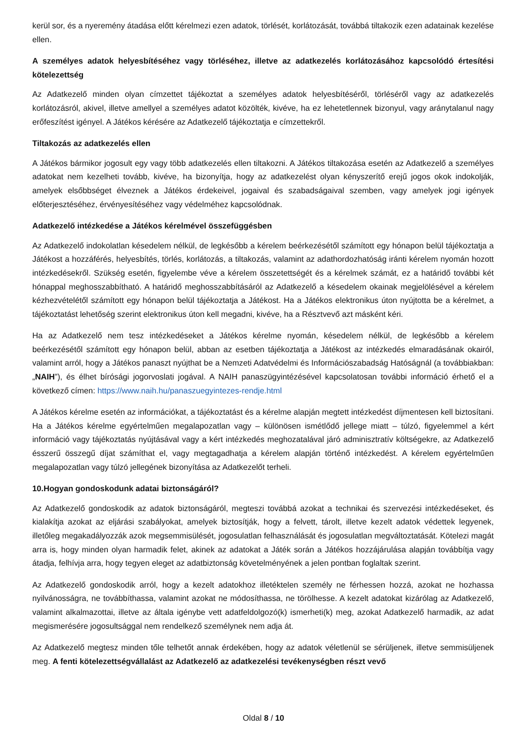kerül sor, és a nyeremény átadása előtt kérelmezi ezen adatok, törlését, korlátozását, továbbá tiltakozik ezen adatainak kezelése ellen.
A személyes adatok helyesbítéséhez vagy törléséhez, illetve az adatkezelés korlátozásához kapcsolódó értesítési kötelezettség
Az Adatkezelő minden olyan címzettet tájékoztat a személyes adatok helyesbítéséről, törléséről vagy az adatkezelés korlátozásról, akivel, illetve amellyel a személyes adatot közölték, kivéve, ha ez lehetetlennek bizonyul, vagy aránytalanul nagy erőfeszítést igényel. A Játékos kérésére az Adatkezelő tájékoztatja e címzettekről.
Tiltakozás az adatkezelés ellen
A Játékos bármikor jogosult egy vagy több adatkezelés ellen tiltakozni. A Játékos tiltakozása esetén az Adatkezelő a személyes adatokat nem kezelheti tovább, kivéve, ha bizonyítja, hogy az adatkezelést olyan kényszerítő erejű jogos okok indokolják, amelyek elsőbbséget élveznek a Játékos érdekeivel, jogaival és szabadságaival szemben, vagy amelyek jogi igények előterjesztéséhez, érvényesítéséhez vagy védelméhez kapcsolódnak.
Adatkezelő intézkedése a Játékos kérelmével összefüggésben
Az Adatkezelő indokolatlan késedelem nélkül, de legkésőbb a kérelem beérkezésétől számított egy hónapon belül tájékoztatja a Játékost a hozzáférés, helyesbítés, törlés, korlátozás, a tiltakozás, valamint az adathordozhatóság iránti kérelem nyomán hozott intézkedésekről. Szükség esetén, figyelembe véve a kérelem összetettségét és a kérelmek számát, ez a határidő további két hónappal meghosszabbítható. A határidő meghosszabbításáról az Adatkezelő a késedelem okainak megjelölésével a kérelem kézhezvételétől számított egy hónapon belül tájékoztatja a Játékost. Ha a Játékos elektronikus úton nyújtotta be a kérelmet, a tájékoztatást lehetőség szerint elektronikus úton kell megadni, kivéve, ha a Résztvevő azt másként kéri.
Ha az Adatkezelő nem tesz intézkedéseket a Játékos kérelme nyomán, késedelem nélkül, de legkésőbb a kérelem beérkezésétől számított egy hónapon belül, abban az esetben tájékoztatja a Játékost az intézkedés elmaradásának okairól, valamint arról, hogy a Játékos panaszt nyújthat be a Nemzeti Adatvédelmi és Információszabadság Hatóságnál (a továbbiakban: „NAIH”), és élhet bírósági jogorvoslati jogával. A NAIH panaszügyintézésével kapcsolatosan további információ érhető el a következő címen: https://www.naih.hu/panaszuegyintezes-rendje.html
A Játékos kérelme esetén az információkat, a tájékoztatást és a kérelme alapján megtett intézkedést díjmentesen kell biztosítani. Ha a Játékos kérelme egyértelműen megalapozatlan vagy – különösen ismétlődő jellege miatt – túlzó, figyelemmel a kért információ vagy tájékoztatás nyújtásával vagy a kért intézkedés meghozatalával járó adminisztratív költségekre, az Adatkezelő ésszerű összegű díjat számíthat el, vagy megtagadhatja a kérelem alapján történő intézkedést. A kérelem egyértelműen megalapozatlan vagy túlzó jellegének bizonyítása az Adatkezelőt terheli.
10.Hogyan gondoskodunk adatai biztonságáról?
Az Adatkezelő gondoskodik az adatok biztonságáról, megteszi továbbá azokat a technikai és szervezési intézkedéseket, és kialakítja azokat az eljárási szabályokat, amelyek biztosítják, hogy a felvett, tárolt, illetve kezelt adatok védettek legyenek, illetőleg megakadályozzák azok megsemmisülését, jogosulatlan felhasználását és jogosulatlan megváltoztatását. Kötelezi magát arra is, hogy minden olyan harmadik felet, akinek az adatokat a Játék során a Játékos hozzájárulása alapján továbbítja vagy átadja, felhívja arra, hogy tegyen eleget az adatbiztonság követelményének a jelen pontban foglaltak szerint.
Az Adatkezelő gondoskodik arról, hogy a kezelt adatokhoz illetéktelen személy ne férhessen hozzá, azokat ne hozhassa nyilvánosságra, ne továbbíthassa, valamint azokat ne módosíthassa, ne törölhesse. A kezelt adatokat kizárólag az Adatkezelő, valamint alkalmazottai, illetve az általa igénybe vett adatfeldolgozó(k) ismerheti(k) meg, azokat Adatkezelő harmadik, az adat megismerésére jogosultsággal nem rendelkező személynek nem adja át.
Az Adatkezelő megtesz minden tőle telhetőt annak érdekében, hogy az adatok véletlenül se sérüljenek, illetve semmisüljenek meg. A fenti kötelezettségvállalást az Adatkezelő az adatkezelési tevékenységben részt vevő
Oldal 8 / 10